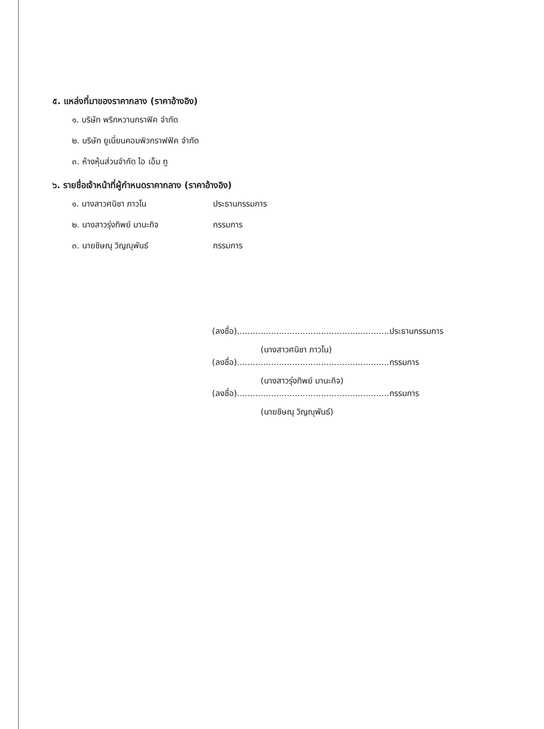๕. แหล่งที่มาของราคากลาง (ราคาอ้างอิง)
๑. บริษัท พริกหวานกราฟิค จำกัด
๒. บริษัท ยูเนี่ยนคอมพิวกราฟฟิค จำกัด
๓. ห้างหุ้นส่วนจำกัด ไอ เอ็ม ทู
๖. รายชื่อเจ้าหน้าที่ผู้กำหนดราคากลาง (ราคาอ้างอิง)
๑. นางสาวศนิชา ภาวโน ประธานกรรมการ
๒. นางสาวรุ่งทิพย์ มานะกิจ กรรมการ
๓. นายชิษณุ วิญญุพันธ์ กรรมการ
(ลงชื่อ)..........................................................ประธานกรรมการ
(นางสาวศนิชา ภาวโน)
(ลงชื่อ)..........................................................กรรมการ
(นางสาวรุ่งทิพย์ มานะกิจ)
(ลงชื่อ)..........................................................กรรมการ
(นายชิษณุ วิญญุพันธ์)